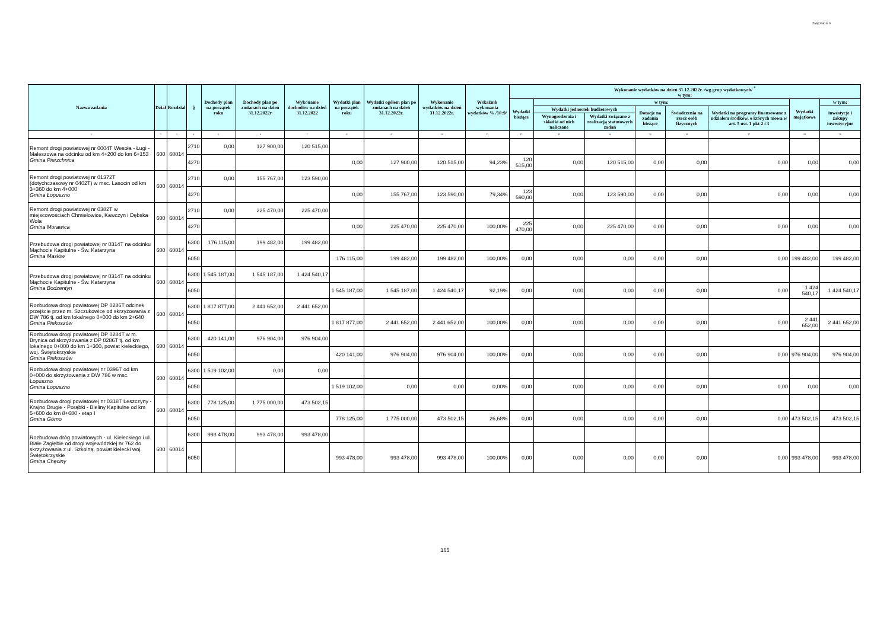Załącznik nr 9
| Nazwa zadania | Dział | Rozdział | § | Dochody plan na początek roku | Dochody plan po zmianach na dzień 31.12.2022r | Wykonanie dochodów na dzień 31.12.2022 | Wydatki plan na początek roku | Wydatki ogółem plan po zmianach na dzień 31.12.2022r. | Wykonanie wydatków na dzień 31.12.2022r. | Wskaźnik wykonania wydatków % /10:9/ | Wykonanie wydatków na dzień 31.12.2022r. /wg grup wydatkowych/ <sup>*</sup> w tym: | | | | | | | |
| --- | --- | --- | --- | --- | --- | --- | --- | --- | --- | --- | --- | --- | --- | --- | --- | --- | --- | --- |
| | | | | | | | | | | | Wydatki bieżące | w tym: | | | | | Wydatki majątkowe | w tym: |
| | | | | | | | | | | | | Wydatki jednostek budżetowych | | Dotacje na zadania bieżące | Świadczenia na rzecz osób fizycznych | Wydatki na programy finansowane z udziałem środków, o których mowa w art. 5 ust. 1 pkt 2 i 3 | | inwestycje i zakupy inwestycyjne |
| | | | | | | | | | | | | Wynagrodzenia i składki od nich naliczane | Wydatki związane z realizacją statutowych zadań | | | | | |
| 1 | 2 | 3 | 4 | 5 | 6 | 7 | 8 | 9 | 10 | 11 | 12 | 13 | 14 | 15 | 16 | 17 | 18 | 19 |
| Remont drogi powiatowej nr 0004T Wesoła - Ługi - Maleszowa na odcinku od km 4+200 do km 6+153 Gmina Pierzchnica | 600 | 60014 | 2710 | 0,00 | 127 900,00 | 120 515,00 | | | | | | | | | | | | |
| | | | 4270 | | | | 0,00 | 127 900,00 | 120 515,00 | 94,23% | 120 515,00 | 0,00 | 120 515,00 | 0,00 | 0,00 | 0,00 | 0,00 | 0,00 |
| Remont drogi powiatowej nr 01372T (dotychczasowy nr 0402T) w msc. Lasocin od km 3+360 do km 4+000 Gmina Łopuszno | 600 | 60014 | 2710 | 0,00 | 155 767,00 | 123 590,00 | | | | | | | | | | | | |
| | | | 4270 | | | | 0,00 | 155 767,00 | 123 590,00 | 79,34% | 123 590,00 | 0,00 | 123 590,00 | 0,00 | 0,00 | 0,00 | 0,00 | 0,00 |
| Remont drogi powiatowej nr 0382T w miejscowościach Chmielowice, Kawczyn i Dębska Wola Gmina Morawica | 600 | 60014 | 2710 | 0,00 | 225 470,00 | 225 470,00 | | | | | | | | | | | | |
| | | | 4270 | | | | 0,00 | 225 470,00 | 225 470,00 | 100,00% | 225 470,00 | 0,00 | 225 470,00 | 0,00 | 0,00 | 0,00 | 0,00 | 0,00 |
| Przebudowa drogi powiatowej nr 0314T na odcinku Mąchocie Kapitulne - Św. Katarzyna Gmina Masłów | 600 | 60014 | 6300 | 176 115,00 | 199 482,00 | 199 482,00 | | | | | | | | | | | | |
| | | | 6050 | | | | 176 115,00 | 199 482,00 | 199 482,00 | 100,00% | 0,00 | 0,00 | 0,00 | 0,00 | 0,00 | 0,00 | 199 482,00 | 199 482,00 |
| Przebudowa drogi powiatowej nr 0314T na odcinku Mąchocie Kapitulne - Św. Katarzyna Gmina Bodzentyn | 600 | 60014 | 6300 | 1 545 187,00 | 1 545 187,00 | 1 424 540,17 | | | | | | | | | | | | |
| | | | 6050 | | | | 1 545 187,00 | 1 545 187,00 | 1 424 540,17 | 92,19% | 0,00 | 0,00 | 0,00 | 0,00 | 0,00 | 0,00 | 1 424 540,17 | 1 424 540,17 |
| Rozbudowa drogi powiatowej DP 0286T odcinek przejście przez m. Szczukowice od skrzyżowania z DW 786 tj. od km lokalnego 0+000 do km 2+640 Gmina Piekoszów | 600 | 60014 | 6300 | 1 817 877,00 | 2 441 652,00 | 2 441 652,00 | | | | | | | | | | | | |
| | | | 6050 | | | | 1 817 877,00 | 2 441 652,00 | 2 441 652,00 | 100,00% | 0,00 | 0,00 | 0,00 | 0,00 | 0,00 | 0,00 | 2 441 652,00 | 2 441 652,00 |
| Rozbudowa drogi powiatowej DP 0284T w m. Brynica od skrzyżowania z DP 0286T tj. od km lokalnego 0+000 do km 1+300, powiat kieleckiego, woj. Świętokrzyskie Gmina Piekoszów | 600 | 60014 | 6300 | 420 141,00 | 976 904,00 | 976 904,00 | | | | | | | | | | | | |
| | | | 6050 | | | | 420 141,00 | 976 904,00 | 976 904,00 | 100,00% | 0,00 | 0,00 | 0,00 | 0,00 | 0,00 | 0,00 | 976 904,00 | 976 904,00 |
| Rozbudowa drogi powiatowej nr 0396T od km 0+000 do skrzyżowania z DW 786 w msc. Łopuszno Gmina Łopuszno | 600 | 60014 | 6300 | 1 519 102,00 | 0,00 | 0,00 | | | | | | | | | | | | |
| | | | 6050 | | | | 1 519 102,00 | 0,00 | 0,00 | 0,00% | 0,00 | 0,00 | 0,00 | 0,00 | 0,00 | 0,00 | 0,00 | 0,00 |
| Rozbudowa drogi powiatowej nr 0318T Leszczyny - Krajno Drugie - Porąbki - Bieliny Kapitulne od km 5+600 do km 8+680 - etap I Gmina Górno | 600 | 60014 | 6300 | 778 125,00 | 1 775 000,00 | 473 502,15 | | | | | | | | | | | | |
| | | | 6050 | | | | 778 125,00 | 1 775 000,00 | 473 502,15 | 26,68% | 0,00 | 0,00 | 0,00 | 0,00 | 0,00 | 0,00 | 473 502,15 | 473 502,15 |
| Rozbudowa dróg powiatowych - ul. Kieleckiego i ul. Białe Zagłębie od drogi wojewódzkiej nr 762 do skrzyżowania z ul. Szkolną, powiat kielecki woj. Świętokrzyskie Gmina Chęciny | 600 | 60014 | 6300 | 993 478,00 | 993 478,00 | 993 478,00 | | | | | | | | | | | | |
| | | | 6050 | | | | 993 478,00 | 993 478,00 | 993 478,00 | 100,00% | 0,00 | 0,00 | 0,00 | 0,00 | 0,00 | 0,00 | 993 478,00 | 993 478,00 |
165